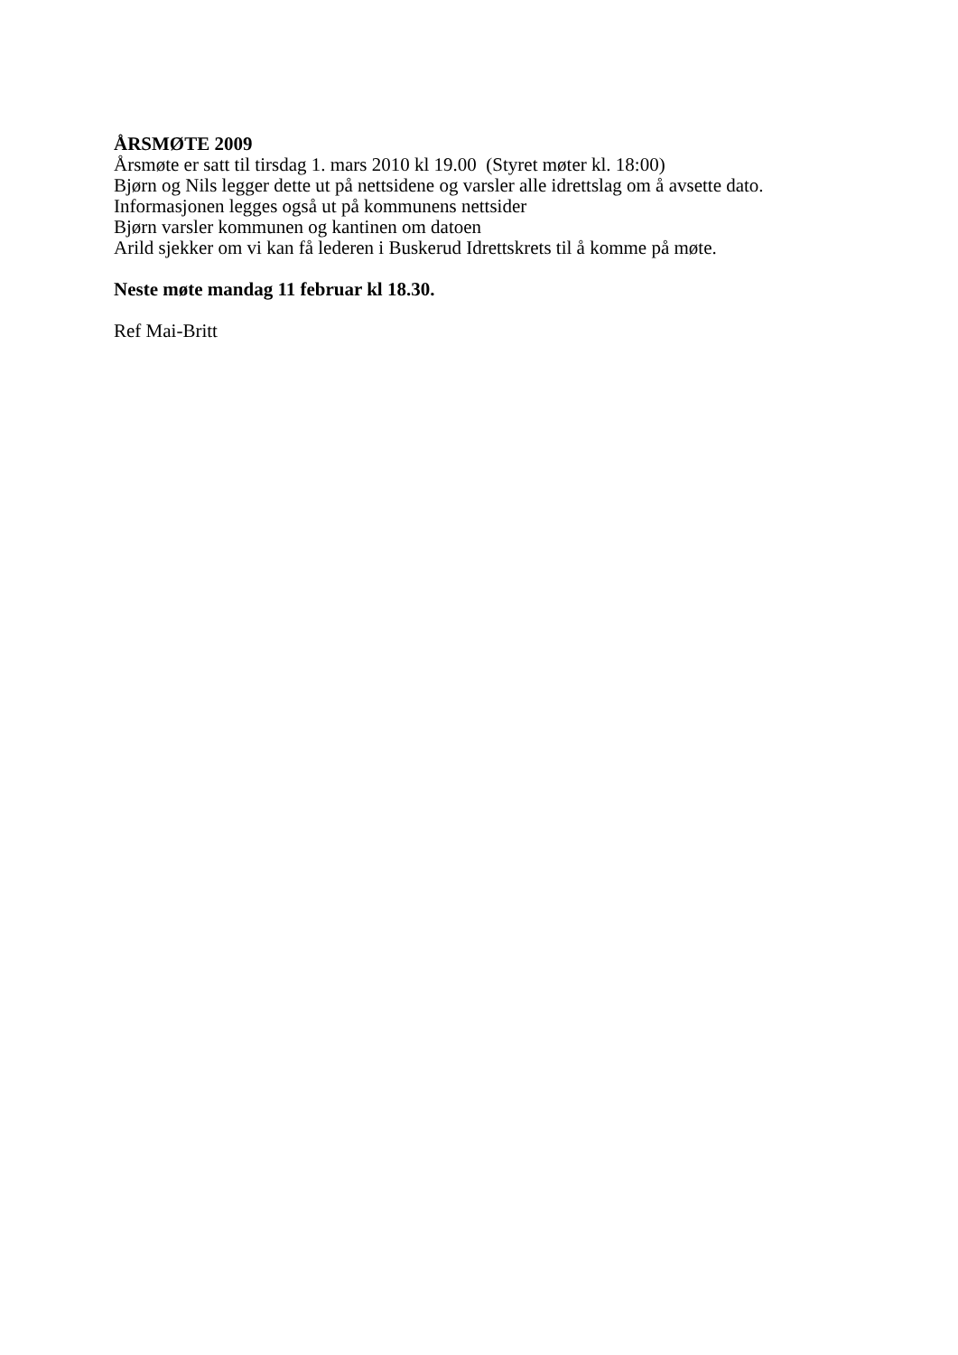ÅRSMØTE 2009
Årsmøte er satt til tirsdag 1. mars 2010 kl 19.00 (Styret møter kl. 18:00)
Bjørn og Nils legger dette ut på nettsidene og varsler alle idrettslag om å avsette dato.
Informasjonen legges også ut på kommunens nettsider
Bjørn varsler kommunen og kantinen om datoen
Arild sjekker om vi kan få lederen i Buskerud Idrettskrets til å komme på møte.
Neste møte mandag 11 februar kl 18.30.
Ref Mai-Britt